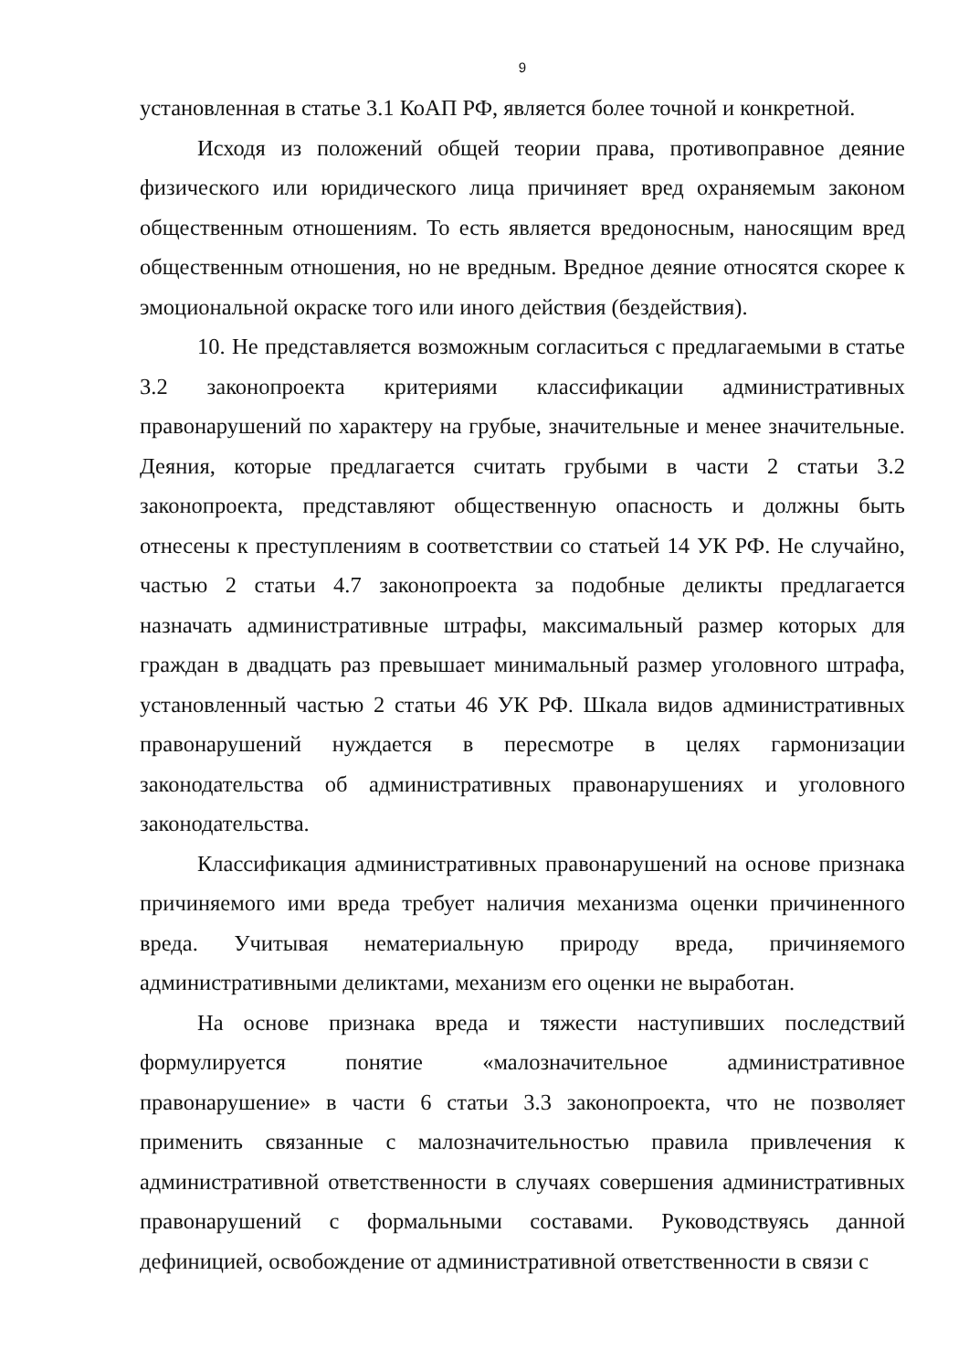9
установленная в статье 3.1 КоАП РФ, является более точной и конкретной.
Исходя из положений общей теории права, противоправное деяние физического или юридического лица причиняет вред охраняемым законом общественным отношениям. То есть является вредоносным, наносящим вред общественным отношения, но не вредным. Вредное деяние относятся скорее к эмоциональной окраске того или иного действия (бездействия).
10. Не представляется возможным согласиться с предлагаемыми в статье 3.2 законопроекта критериями классификации административных правонарушений по характеру на грубые, значительные и менее значительные. Деяния, которые предлагается считать грубыми в части 2 статьи 3.2 законопроекта, представляют общественную опасность и должны быть отнесены к преступлениям в соответствии со статьей 14 УК РФ. Не случайно, частью 2 статьи 4.7 законопроекта за подобные деликты предлагается назначать административные штрафы, максимальный размер которых для граждан в двадцать раз превышает минимальный размер уголовного штрафа, установленный частью 2 статьи 46 УК РФ. Шкала видов административных правонарушений нуждается в пересмотре в целях гармонизации законодательства об административных правонарушениях и уголовного законодательства.
Классификация административных правонарушений на основе признака причиняемого ими вреда требует наличия механизма оценки причиненного вреда. Учитывая нематериальную природу вреда, причиняемого административными деликтами, механизм его оценки не выработан.
На основе признака вреда и тяжести наступивших последствий формулируется понятие «малозначительное административное правонарушение» в части 6 статьи 3.3 законопроекта, что не позволяет применить связанные с малозначительностью правила привлечения к административной ответственности в случаях совершения административных правонарушений с формальными составами. Руководствуясь данной дефиницией, освобождение от административной ответственности в связи с